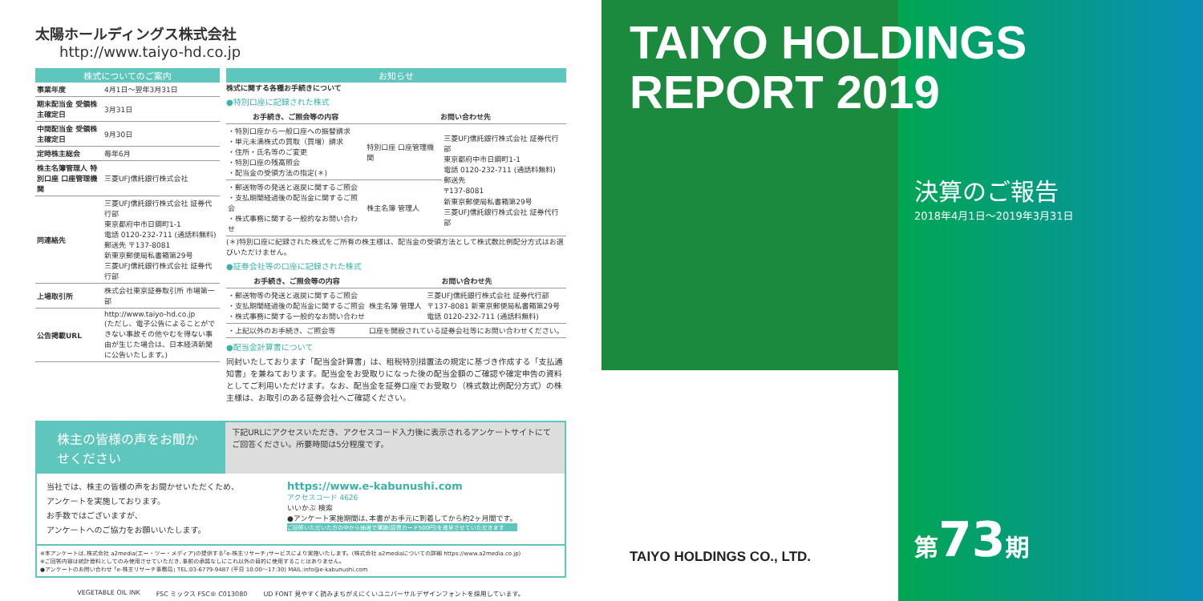太陽ホールディングス株式会社
http://www.taiyo-hd.co.jp
株式についてのご案内
| 事業年度 | 4月1日～翌年3月31日 |
| 期末配当金 受領株主確定日 | 3月31日 |
| 中間配当金 受領株主確定日 | 9月30日 |
| 定時株主総会 | 毎年6月 |
| 株主名簿管理人 特別口座 口座管理機関 | 三菱UFJ信託銀行株式会社 |
| 同連絡先 | 三菱UFJ信託銀行株式会社 証券代行部 東京都府中市日鋼町1-1 電話 0120-232-711 (通話料無料) 郵送先 〒137-8081 新東京郵便局私書箱第29号 三菱UFJ信託銀行株式会社 証券代行部 |
| 上場取引所 | 株式会社東京証券取引所 市場第一部 |
| 公告掲載URL | http://www.taiyo-hd.co.jp (ただし、電子公告によることができない事故その他やむを得ない事由が生じた場合は、日本経済新聞に公告いたします。) |
お知らせ
株式に関する各種お手続きについて
●特別口座に記録された株式
| お手続き、ご照会等の内容 | お問い合わせ先 | |
| --- | --- | --- |
| ・特別口座から一般口座への振替請求 ・単元未満株式の買取（買増）請求 ・住所・氏名等のご変更 ・特別口座の残高照会 ・配当金の受領方法の指定(＊) | 特別口座 口座管理機関 | 三菱UFJ信託銀行株式会社 証券代行部 東京都府中市日鋼町1-1 電話 0120-232-711 (通話料無料) 郵送先 〒137-8081 新東京郵便局私書箱第29号 三菱UFJ信託銀行株式会社 証券代行部 |
| ・郵送物等の発送と返戻に関するご照会 ・支払期間経過後の配当金に関するご照会 ・株式事務に関する一般的なお問い合わせ | 株主名簿 管理人 | |
(＊)特別口座に記録された株式をご所有の株主様は、配当金の受領方法として株式数比例配分方式はお選びいただけません。
●証券会社等の口座に記録された株式
| お手続き、ご照会等の内容 | お問い合わせ先 | |
| --- | --- | --- |
| ・郵送物等の発送と返戻に関するご照会 ・支払期間経過後の配当金に関するご照会 ・株式事務に関する一般的なお問い合わせ | 株主名簿 管理人 | 三菱UFJ信託銀行株式会社 証券代行部 〒137-8081 新東京郵便局私書箱第29号 電話 0120-232-711 (通話料無料) |
| ・上記以外のお手続き、ご照会等 | 口座を開設されている証券会社等にお問い合わせください。 | |
●配当金計算書について
同封いたしております「配当金計算書」は、租税特別措置法の規定に基づき作成する「支払通知書」を兼ねております。配当金をお受取りになった後の配当金額のご確認や確定申告の資料としてご利用いただけます。なお、配当金を証券口座でお受取り（株式数比例配分方式）の株主様は、お取引のある証券会社へご確認ください。
株主の皆様の声をお聞かせください
下記URLにアクセスいただき、アクセスコード入力後に表示されるアンケートサイトにてご回答ください。所要時間は5分程度です。
当社では、株主の皆様の声をお聞かせいただくため、
アンケートを実施しております。
お手数ではございますが、
アンケートへのご協力をお願いいたします。
https://www.e-kabunushi.com
アクセスコード 4626
いいかぶ 検索
●アンケート実施期間は､本書がお手元に到着してから約2ヶ月間です。
ご回答いただいた方の中から抽選で薄謝(図書カード500円)を進呈させていただきます
※本アンケートは､株式会社 a2media(エー・ツー・メディア)の提供する｢e-株主リサーチ｣サービスにより実施いたします。(株式会社 a2mediaについての詳細 https://www.a2media.co.jp)
※ご回答内容は統計資料としてのみ使用させていただき､事前の承諾なしにこれ以外の目的に使用することはありません。
●アンケートのお問い合わせ ｢e-株主リサーチ事務局｣ TEL:03-6779-9487 (平日 10:00～17:30) MAIL:info@e-kabunushi.com
VEGETABLE OIL INK FSC ミックス FSC® C013080 UD FONT 見やすく読みまちがえにくいユニバーサルデザインフォントを採用しています。
TAIYO HOLDINGS
REPORT 2019
TAIYO HOLDINGS CO., LTD.
決算のご報告
2018年4月1日～2019年3月31日
第73期